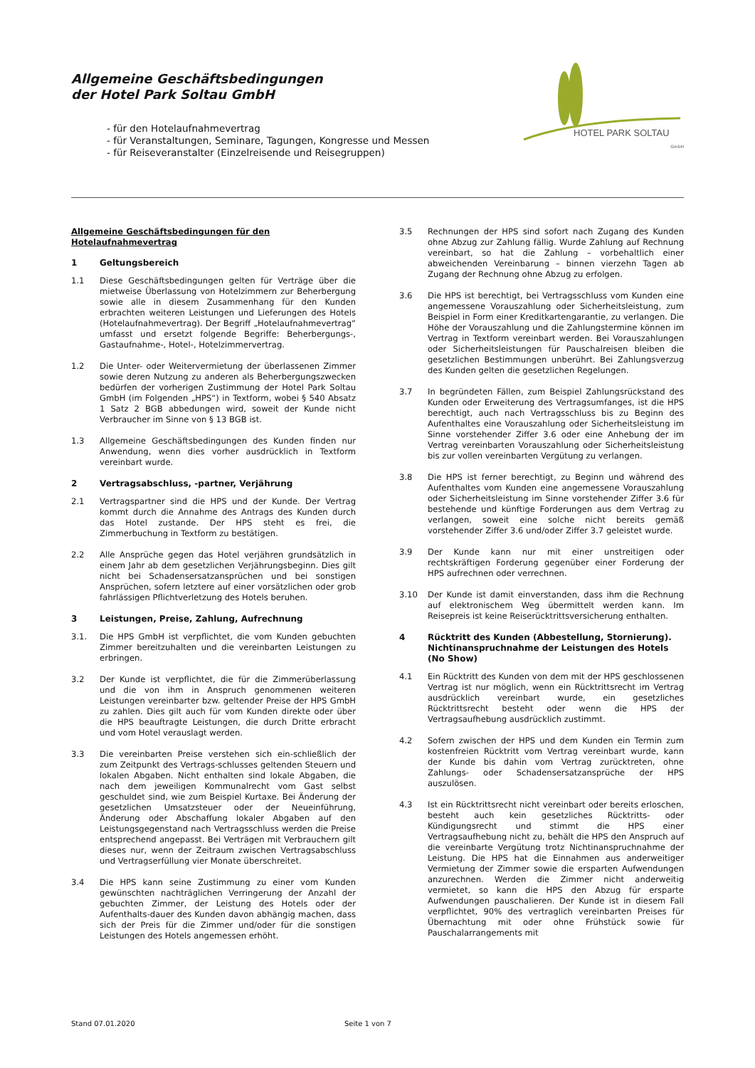Allgemeine Geschäftsbedingungen
der Hotel Park Soltau GmbH
- für den Hotelaufnahmevertrag
- für Veranstaltungen, Seminare, Tagungen, Kongresse und Messen
- für Reiseveranstalter (Einzelreisende und Reisegruppen)
HOTEL PARK SOLTAU
GmbH
Allgemeine Geschäftsbedingungen für den Hotelaufnahmevertrag
1 Geltungsbereich
1.1 Diese Geschäftsbedingungen gelten für Verträge über die mietweise Überlassung von Hotelzimmern zur Beherbergung sowie alle in diesem Zusammenhang für den Kunden erbrachten weiteren Leistungen und Lieferungen des Hotels (Hotelaufnahmevertrag). Der Begriff „Hotelaufnahmevertrag“ umfasst und ersetzt folgende Begriffe: Beherbergungs-, Gastaufnahme-, Hotel-, Hotelzimmervertrag.
1.2 Die Unter- oder Weitervermietung der überlassenen Zimmer sowie deren Nutzung zu anderen als Beherbergungszwecken bedürfen der vorherigen Zustimmung der Hotel Park Soltau GmbH (im Folgenden „HPS“) in Textform, wobei § 540 Absatz 1 Satz 2 BGB abbedungen wird, soweit der Kunde nicht Verbraucher im Sinne von § 13 BGB ist.
1.3 Allgemeine Geschäftsbedingungen des Kunden finden nur Anwendung, wenn dies vorher ausdrücklich in Textform vereinbart wurde.
2 Vertragsabschluss, -partner, Verjährung
2.1 Vertragspartner sind die HPS und der Kunde. Der Vertrag kommt durch die Annahme des Antrags des Kunden durch das Hotel zustande. Der HPS steht es frei, die Zimmerbuchung in Textform zu bestätigen.
2.2 Alle Ansprüche gegen das Hotel verjähren grundsätzlich in einem Jahr ab dem gesetzlichen Verjährungsbeginn. Dies gilt nicht bei Schadensersatzansprüchen und bei sonstigen Ansprüchen, sofern letztere auf einer vorsätzlichen oder grob fahrlässigen Pflichtverletzung des Hotels beruhen.
3 Leistungen, Preise, Zahlung, Aufrechnung
3.1. Die HPS GmbH ist verpflichtet, die vom Kunden gebuchten Zimmer bereitzuhalten und die vereinbarten Leistungen zu erbringen.
3.2 Der Kunde ist verpflichtet, die für die Zimmerüberlassung und die von ihm in Anspruch genommenen weiteren Leistungen vereinbarter bzw. geltender Preise der HPS GmbH zu zahlen. Dies gilt auch für vom Kunden direkte oder über die HPS beauftragte Leistungen, die durch Dritte erbracht und vom Hotel verauslagt werden.
3.3 Die vereinbarten Preise verstehen sich ein-schließlich der zum Zeitpunkt des Vertrags-schlusses geltenden Steuern und lokalen Abgaben. Nicht enthalten sind lokale Abgaben, die nach dem jeweiligen Kommunalrecht vom Gast selbst geschuldet sind, wie zum Beispiel Kurtaxe. Bei Änderung der gesetzlichen Umsatzsteuer oder der Neueinführung, Änderung oder Abschaffung lokaler Abgaben auf den Leistungsgegenstand nach Vertragsschluss werden die Preise entsprechend angepasst. Bei Verträgen mit Verbrauchern gilt dieses nur, wenn der Zeitraum zwischen Vertragsabschluss und Vertragserfüllung vier Monate überschreitet.
3.4 Die HPS kann seine Zustimmung zu einer vom Kunden gewünschten nachträglichen Verringerung der Anzahl der gebuchten Zimmer, der Leistung des Hotels oder der Aufenthalts-dauer des Kunden davon abhängig machen, dass sich der Preis für die Zimmer und/oder für die sonstigen Leistungen des Hotels angemessen erhöht.
3.5 Rechnungen der HPS sind sofort nach Zugang des Kunden ohne Abzug zur Zahlung fällig. Wurde Zahlung auf Rechnung vereinbart, so hat die Zahlung – vorbehaltlich einer abweichenden Vereinbarung – binnen vierzehn Tagen ab Zugang der Rechnung ohne Abzug zu erfolgen.
3.6 Die HPS ist berechtigt, bei Vertragsschluss vom Kunden eine angemessene Vorauszahlung oder Sicherheitsleistung, zum Beispiel in Form einer Kreditkartengarantie, zu verlangen. Die Höhe der Vorauszahlung und die Zahlungstermine können im Vertrag in Textform vereinbart werden. Bei Vorauszahlungen oder Sicherheitsleistungen für Pauschalreisen bleiben die gesetzlichen Bestimmungen unberührt. Bei Zahlungsverzug des Kunden gelten die gesetzlichen Regelungen.
3.7 In begründeten Fällen, zum Beispiel Zahlungsrückstand des Kunden oder Erweiterung des Vertragsumfanges, ist die HPS berechtigt, auch nach Vertragsschluss bis zu Beginn des Aufenthaltes eine Vorauszahlung oder Sicherheitsleistung im Sinne vorstehender Ziffer 3.6 oder eine Anhebung der im Vertrag vereinbarten Vorauszahlung oder Sicherheitsleistung bis zur vollen vereinbarten Vergütung zu verlangen.
3.8 Die HPS ist ferner berechtigt, zu Beginn und während des Aufenthaltes vom Kunden eine angemessene Vorauszahlung oder Sicherheitsleistung im Sinne vorstehender Ziffer 3.6 für bestehende und künftige Forderungen aus dem Vertrag zu verlangen, soweit eine solche nicht bereits gemäß vorstehender Ziffer 3.6 und/oder Ziffer 3.7 geleistet wurde.
3.9 Der Kunde kann nur mit einer unstreitigen oder rechtskräftigen Forderung gegenüber einer Forderung der HPS aufrechnen oder verrechnen.
3.10 Der Kunde ist damit einverstanden, dass ihm die Rechnung auf elektronischem Weg übermittelt werden kann. Im Reisepreis ist keine Reiserücktrittsversicherung enthalten.
4 Rücktritt des Kunden (Abbestellung, Stornierung). Nichtinanspruchnahme der Leistungen des Hotels (No Show)
4.1 Ein Rücktritt des Kunden von dem mit der HPS geschlossenen Vertrag ist nur möglich, wenn ein Rücktrittsrecht im Vertrag ausdrücklich vereinbart wurde, ein gesetzliches Rücktrittsrecht besteht oder wenn die HPS der Vertragsaufhebung ausdrücklich zustimmt.
4.2 Sofern zwischen der HPS und dem Kunden ein Termin zum kostenfreien Rücktritt vom Vertrag vereinbart wurde, kann der Kunde bis dahin vom Vertrag zurücktreten, ohne Zahlungs- oder Schadensersatzansprüche der HPS auszulösen.
4.3 Ist ein Rücktrittsrecht nicht vereinbart oder bereits erloschen, besteht auch kein gesetzliches Rücktritts- oder Kündigungsrecht und stimmt die HPS einer Vertragsaufhebung nicht zu, behält die HPS den Anspruch auf die vereinbarte Vergütung trotz Nichtinanspruchnahme der Leistung. Die HPS hat die Einnahmen aus anderweitiger Vermietung der Zimmer sowie die ersparten Aufwendungen anzurechnen. Werden die Zimmer nicht anderweitig vermietet, so kann die HPS den Abzug für ersparte Aufwendungen pauschalieren. Der Kunde ist in diesem Fall verpflichtet, 90% des vertraglich vereinbarten Preises für Übernachtung mit oder ohne Frühstück sowie für Pauschalarrangements mit
Stand 07.01.2020 Seite 1 von 7